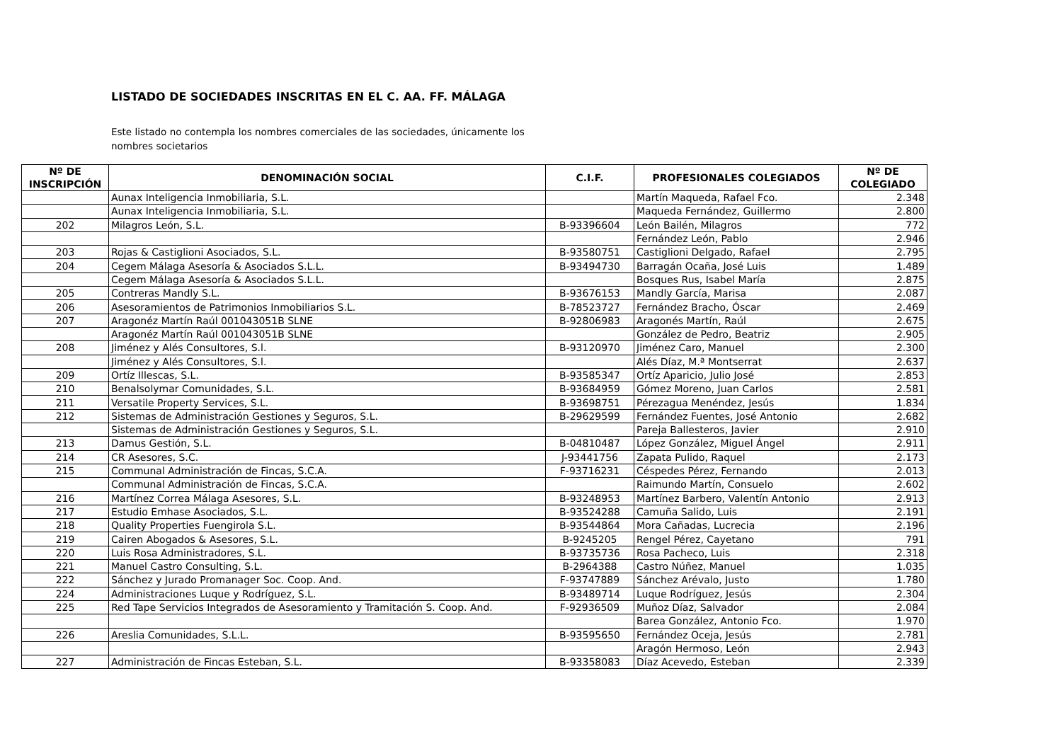LISTADO DE SOCIEDADES INSCRITAS EN EL C. AA. FF. MÁLAGA
Este listado no contempla los nombres comerciales de las sociedades, únicamente los nombres societarios
| Nº DE INSCRIPCIÓN | DENOMINACIÓN SOCIAL | C.I.F. | PROFESIONALES COLEGIADOS | Nº DE COLEGIADO |
| --- | --- | --- | --- | --- |
| | Aunax Inteligencia Inmobiliaria, S.L. | | Martín Maqueda, Rafael Fco. | 2.348 |
| | Aunax Inteligencia Inmobiliaria, S.L. | | Maqueda Fernández, Guillermo | 2.800 |
| 202 | Milagros León, S.L. | B-93396604 | León Bailén, Milagros | 772 |
| | | | Fernández León, Pablo | 2.946 |
| 203 | Rojas & Castiglioni Asociados, S.L. | B-93580751 | Castiglioni Delgado, Rafael | 2.795 |
| 204 | Cegem Málaga Asesoría & Asociados S.L.L. | B-93494730 | Barragán Ocaña, José Luis | 1.489 |
| | Cegem Málaga Asesoría & Asociados S.L.L. | | Bosques Rus, Isabel María | 2.875 |
| 205 | Contreras Mandly S.L. | B-93676153 | Mandly García, Marisa | 2.087 |
| 206 | Asesoramientos de Patrimonios Inmobiliarios S.L. | B-78523727 | Fernández Bracho, Óscar | 2.469 |
| 207 | Aragonéz Martín Raúl 001043051B SLNE | B-92806983 | Aragonés Martín, Raúl | 2.675 |
| | Aragonéz Martín Raúl 001043051B SLNE | | González de Pedro, Beatriz | 2.905 |
| 208 | Jiménez y Alés Consultores, S.l. | B-93120970 | Jiménez Caro, Manuel | 2.300 |
| | Jiménez y Alés Consultores, S.l. | | Alés Díaz, M.ª Montserrat | 2.637 |
| 209 | Ortíz Illescas, S.L. | B-93585347 | Ortíz Aparicio, Julio José | 2.853 |
| 210 | Benalsolymar Comunidades, S.L. | B-93684959 | Gómez Moreno, Juan Carlos | 2.581 |
| 211 | Versatile Property Services, S.L. | B-93698751 | Pérezagua Menéndez, Jesús | 1.834 |
| 212 | Sistemas de Administración Gestiones y Seguros, S.L. | B-29629599 | Fernández Fuentes, José Antonio | 2.682 |
| | Sistemas de Administración Gestiones y Seguros, S.L. | | Pareja Ballesteros, Javier | 2.910 |
| 213 | Damus Gestión, S.L. | B-04810487 | López González, Miguel Ángel | 2.911 |
| 214 | CR Asesores, S.C. | J-93441756 | Zapata Pulido, Raquel | 2.173 |
| 215 | Communal Administración de Fincas, S.C.A. | F-93716231 | Céspedes Pérez, Fernando | 2.013 |
| | Communal Administración de Fincas, S.C.A. | | Raimundo Martín, Consuelo | 2.602 |
| 216 | Martínez Correa Málaga Asesores, S.L. | B-93248953 | Martínez Barbero, Valentín Antonio | 2.913 |
| 217 | Estudio Emhase Asociados, S.L. | B-93524288 | Camuña Salido, Luis | 2.191 |
| 218 | Quality Properties Fuengirola S.L. | B-93544864 | Mora Cañadas, Lucrecia | 2.196 |
| 219 | Cairen Abogados & Asesores, S.L. | B-9245205 | Rengel Pérez, Cayetano | 791 |
| 220 | Luis Rosa Administradores, S.L. | B-93735736 | Rosa Pacheco, Luis | 2.318 |
| 221 | Manuel Castro Consulting, S.L. | B-2964388 | Castro Núñez, Manuel | 1.035 |
| 222 | Sánchez y Jurado Promanager Soc. Coop. And. | F-93747889 | Sánchez Arévalo, Justo | 1.780 |
| 224 | Administraciones Luque y Rodríguez, S.L. | B-93489714 | Luque Rodríguez, Jesús | 2.304 |
| 225 | Red Tape Servicios Integrados de Asesoramiento y Tramitación S. Coop. And. | F-92936509 | Muñoz Díaz, Salvador | 2.084 |
| | | | Barea González, Antonio Fco. | 1.970 |
| 226 | Areslia Comunidades, S.L.L. | B-93595650 | Fernández Oceja, Jesús | 2.781 |
| | | | Aragón Hermoso, León | 2.943 |
| 227 | Administración de Fincas Esteban, S.L. | B-93358083 | Díaz Acevedo, Esteban | 2.339 |